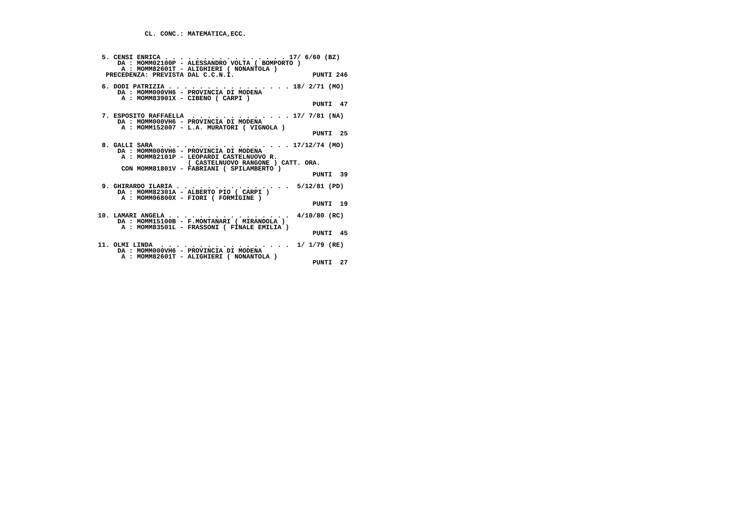CL. CONC.: MATEMATICA,ECC.



 5. CENSI ENRICA . . . . . . . . . . . . . . . . 17/ 6/60 (BZ)
     DA : MOMM02100P - ALESSANDRO VOLTA ( BOMPORTO )
      A : MOMM82601T - ALIGHIERI ( NONANTOLA )
  PRECEDENZA: PREVISTA DAL C.C.N.I.                    PUNTI 246

 6. DODI PATRIZIA . . . . . . . . . . . . . . . . 18/ 2/71 (MO)
     DA : MOMM000VH6 - PROVINCIA DI MODENA
      A : MOMM83901X - CIBENO ( CARPI )
                                                       PUNTI  47

 7. ESPOSITO RAFFAELLA  . . . . . . . . . . . . . 17/ 7/81 (NA)
     DA : MOMM000VH6 - PROVINCIA DI MODENA
      A : MOMM152007 - L.A. MURATORI ( VIGNOLA )
                                                       PUNTI  25

 8. GALLI SARA  . . . . . . . . . . . . . . . . . 17/12/74 (MO)
     DA : MOMM000VH6 - PROVINCIA DI MODENA
      A : MOMM82101P - LEOPARDI CASTELNUOVO R.
                       ( CASTELNUOVO RANGONE ) CATT. ORA.
      CON MOMM81801V - FABRIANI ( SPILAMBERTO )
                                                       PUNTI  39

 9. GHIRARDO ILARIA . . . . . . . . . . . . . . .  5/12/81 (PD)
     DA : MOMM82301A - ALBERTO PIO ( CARPI )
      A : MOMM06800X - FIORI ( FORMIGINE )
                                                       PUNTI  19

10. LAMARI ANGELA . . . . . . . . . . . . . . . .  4/10/80 (RC)
     DA : MOMM15100B - F.MONTANARI ( MIRANDOLA )
      A : MOMM83501L - FRASSONI ( FINALE EMILIA )
                                                       PUNTI  45

11. OLMI LINDA  . . . . . . . . . . . . . . . . .  1/ 1/79 (RE)
     DA : MOMM000VH6 - PROVINCIA DI MODENA
      A : MOMM82601T - ALIGHIERI ( NONANTOLA )
                                                       PUNTI  27